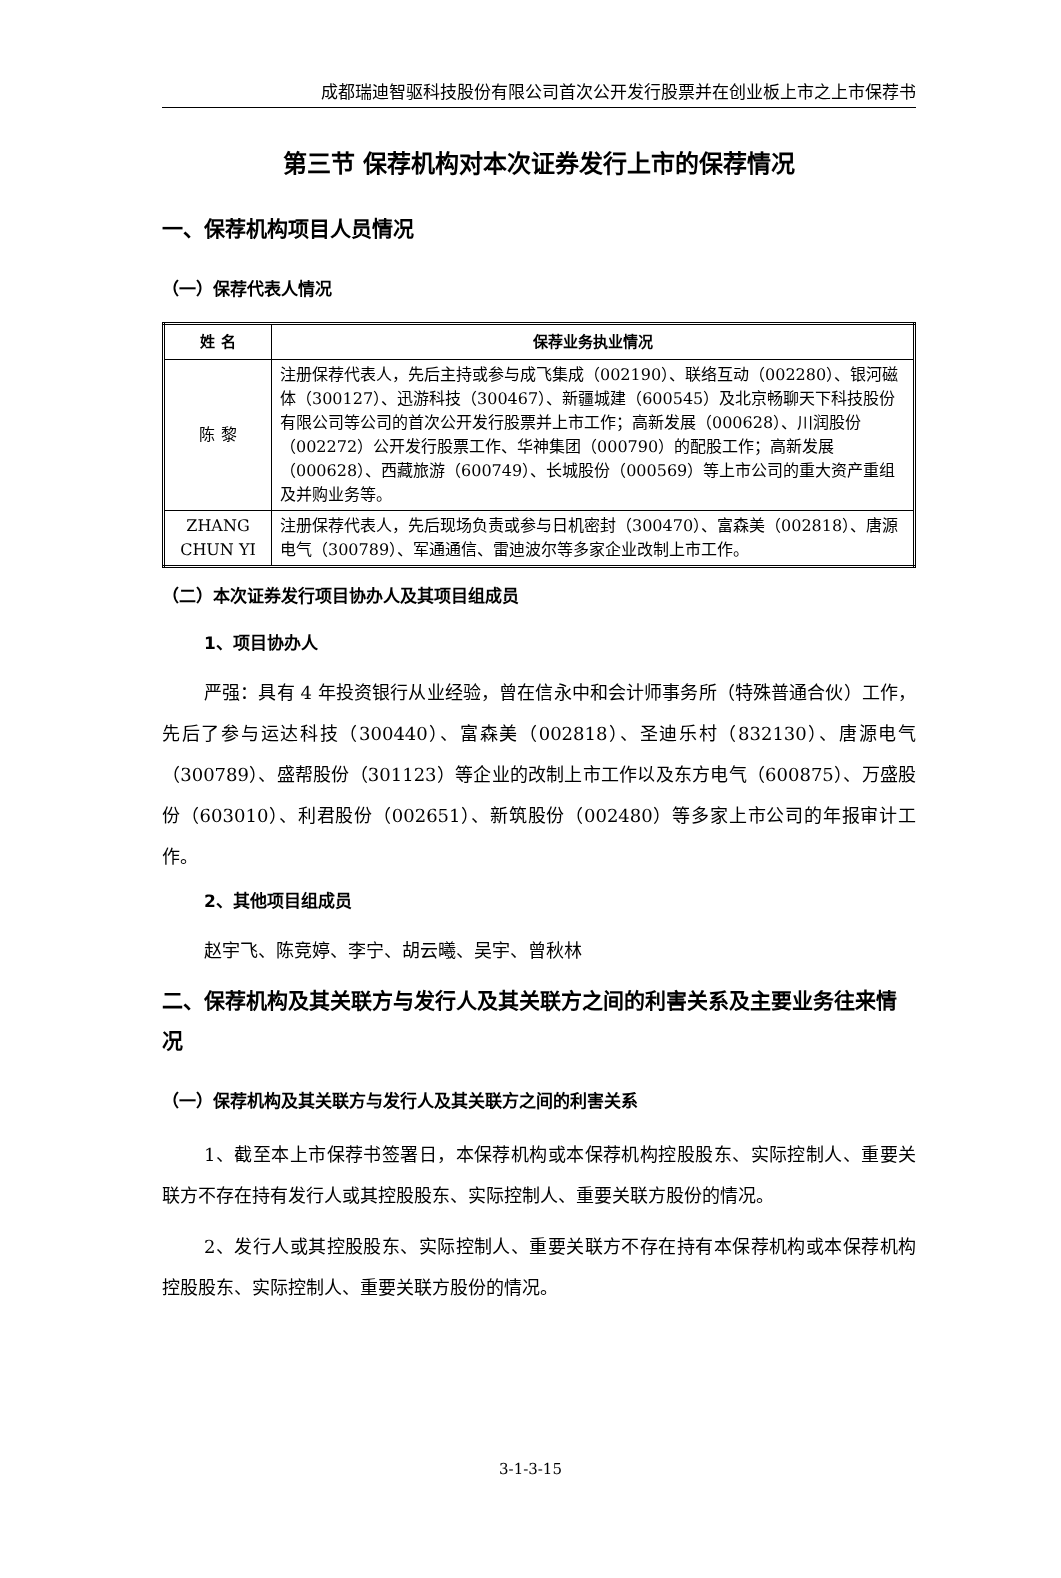成都瑞迪智驱科技股份有限公司首次公开发行股票并在创业板上市之上市保荐书
第三节 保荐机构对本次证券发行上市的保荐情况
一、保荐机构项目人员情况
（一）保荐代表人情况
| 姓 名 | 保荐业务执业情况 |
| --- | --- |
| 陈 黎 | 注册保荐代表人，先后主持或参与成飞集成（002190）、联络互动（002280）、银河磁体（300127）、迅游科技（300467）、新疆城建（600545）及北京畅聊天下科技股份有限公司等公司的首次公开发行股票并上市工作；高新发展（000628）、川润股份（002272）公开发行股票工作、华神集团（000790）的配股工作；高新发展（000628）、西藏旅游（600749）、长城股份（000569）等上市公司的重大资产重组及并购业务等。 |
| ZHANG CHUN YI | 注册保荐代表人，先后现场负责或参与日机密封（300470）、富森美（002818）、唐源电气（300789）、军通通信、雷迪波尔等多家企业改制上市工作。 |
（二）本次证券发行项目协办人及其项目组成员
1、项目协办人
严强：具有 4 年投资银行从业经验，曾在信永中和会计师事务所（特殊普通合伙）工作，先后了参与运达科技（300440）、富森美（002818）、圣迪乐村（832130）、唐源电气（300789）、盛帮股份（301123）等企业的改制上市工作以及东方电气（600875）、万盛股份（603010）、利君股份（002651）、新筑股份（002480）等多家上市公司的年报审计工作。
2、其他项目组成员
赵宇飞、陈竞婷、李宁、胡云曦、吴宇、曾秋林
二、保荐机构及其关联方与发行人及其关联方之间的利害关系及主要业务往来情况
（一）保荐机构及其关联方与发行人及其关联方之间的利害关系
1、截至本上市保荐书签署日，本保荐机构或本保荐机构控股股东、实际控制人、重要关联方不存在持有发行人或其控股股东、实际控制人、重要关联方股份的情况。
2、发行人或其控股股东、实际控制人、重要关联方不存在持有本保荐机构或本保荐机构控股股东、实际控制人、重要关联方股份的情况。
3-1-3-15